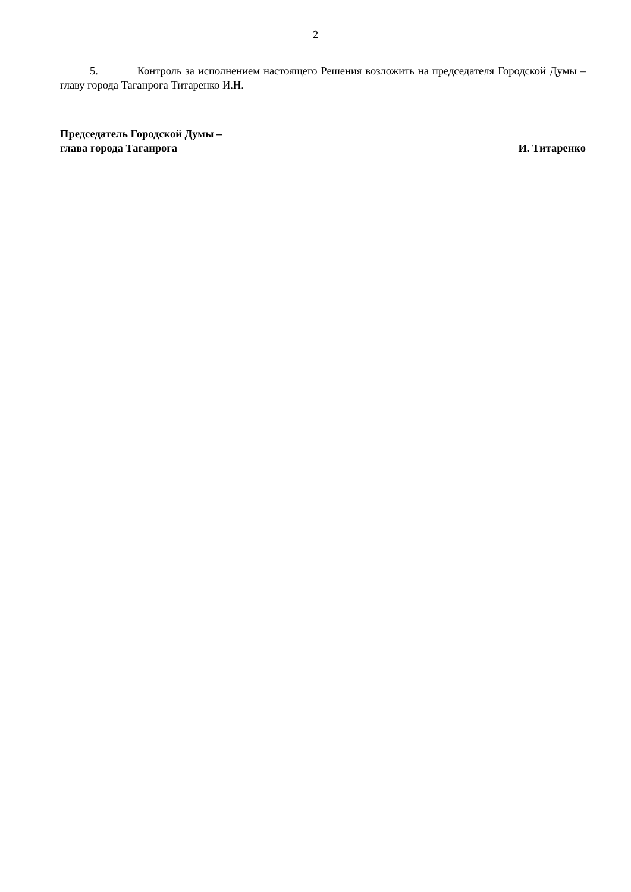2
5. Контроль за исполнением настоящего Решения возложить на председателя Городской Думы – главу города Таганрога Титаренко И.Н.
Председатель Городской Думы –
глава города Таганрога
И. Титаренко